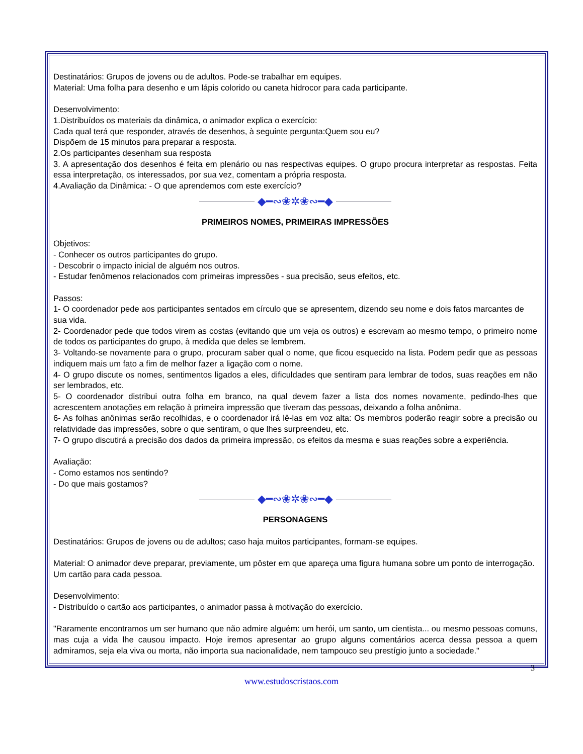Destinatários: Grupos de jovens ou de adultos. Pode-se trabalhar em equipes.
Material: Uma folha para desenho e um lápis colorido ou caneta hidrocor para cada participante.
Desenvolvimento:
1.Distribuídos os materiais da dinâmica, o animador explica o exercício:
Cada qual terá que responder, através de desenhos, à seguinte pergunta:Quem sou eu?
Dispõem de 15 minutos para preparar a resposta.
2.Os participantes desenham sua resposta
3. A apresentação dos desenhos é feita em plenário ou nas respectivas equipes. O grupo procura interpretar as respostas. Feita essa interpretação, os interessados, por sua vez, comentam a própria resposta.
4.Avaliação da Dinâmica: - O que aprendemos com este exercício?
◆━∾❀✲❀∾━◆
PRIMEIROS NOMES, PRIMEIRAS IMPRESSÕES
Objetivos:
- Conhecer os outros participantes do grupo.
- Descobrir o impacto inicial de alguém nos outros.
- Estudar fenômenos relacionados com primeiras impressões - sua precisão, seus efeitos, etc.
Passos:
1- O coordenador pede aos participantes sentados em círculo que se apresentem, dizendo seu nome e dois fatos marcantes de sua vida.
2- Coordenador pede que todos virem as costas (evitando que um veja os outros) e escrevam ao mesmo tempo, o primeiro nome de todos os participantes do grupo, à medida que deles se lembrem.
3- Voltando-se novamente para o grupo, procuram saber qual o nome, que ficou esquecido na lista. Podem pedir que as pessoas indiquem mais um fato a fim de melhor fazer a ligação com o nome.
4- O grupo discute os nomes, sentimentos ligados a eles, dificuldades que sentiram para lembrar de todos, suas reações em não ser lembrados, etc.
5- O coordenador distribui outra folha em branco, na qual devem fazer a lista dos nomes novamente, pedindo-lhes que acrescentem anotações em relação à primeira impressão que tiveram das pessoas, deixando a folha anônima.
6- As folhas anônimas serão recolhidas, e o coordenador irá lê-las em voz alta: Os membros poderão reagir sobre a precisão ou relatividade das impressões, sobre o que sentiram, o que lhes surpreendeu, etc.
7- O grupo discutirá a precisão dos dados da primeira impressão, os efeitos da mesma e suas reações sobre a experiência.
Avaliação:
- Como estamos nos sentindo?
- Do que mais gostamos?
◆━∾❀✲❀∾━◆
PERSONAGENS
Destinatários: Grupos de jovens ou de adultos; caso haja muitos participantes, formam-se equipes.
Material: O animador deve preparar, previamente, um pôster em que apareça uma figura humana sobre um ponto de interrogação. Um cartão para cada pessoa.
Desenvolvimento:
- Distribuído o cartão aos participantes, o animador passa à motivação do exercício.
"Raramente encontramos um ser humano que não admire alguém: um herói, um santo, um cientista... ou mesmo pessoas comuns, mas cuja a vida lhe causou impacto. Hoje iremos apresentar ao grupo alguns comentários acerca dessa pessoa a quem admiramos, seja ela viva ou morta, não importa sua nacionalidade, nem tampouco seu prestígio junto a sociedade."
3
www.estudoscristaos.com